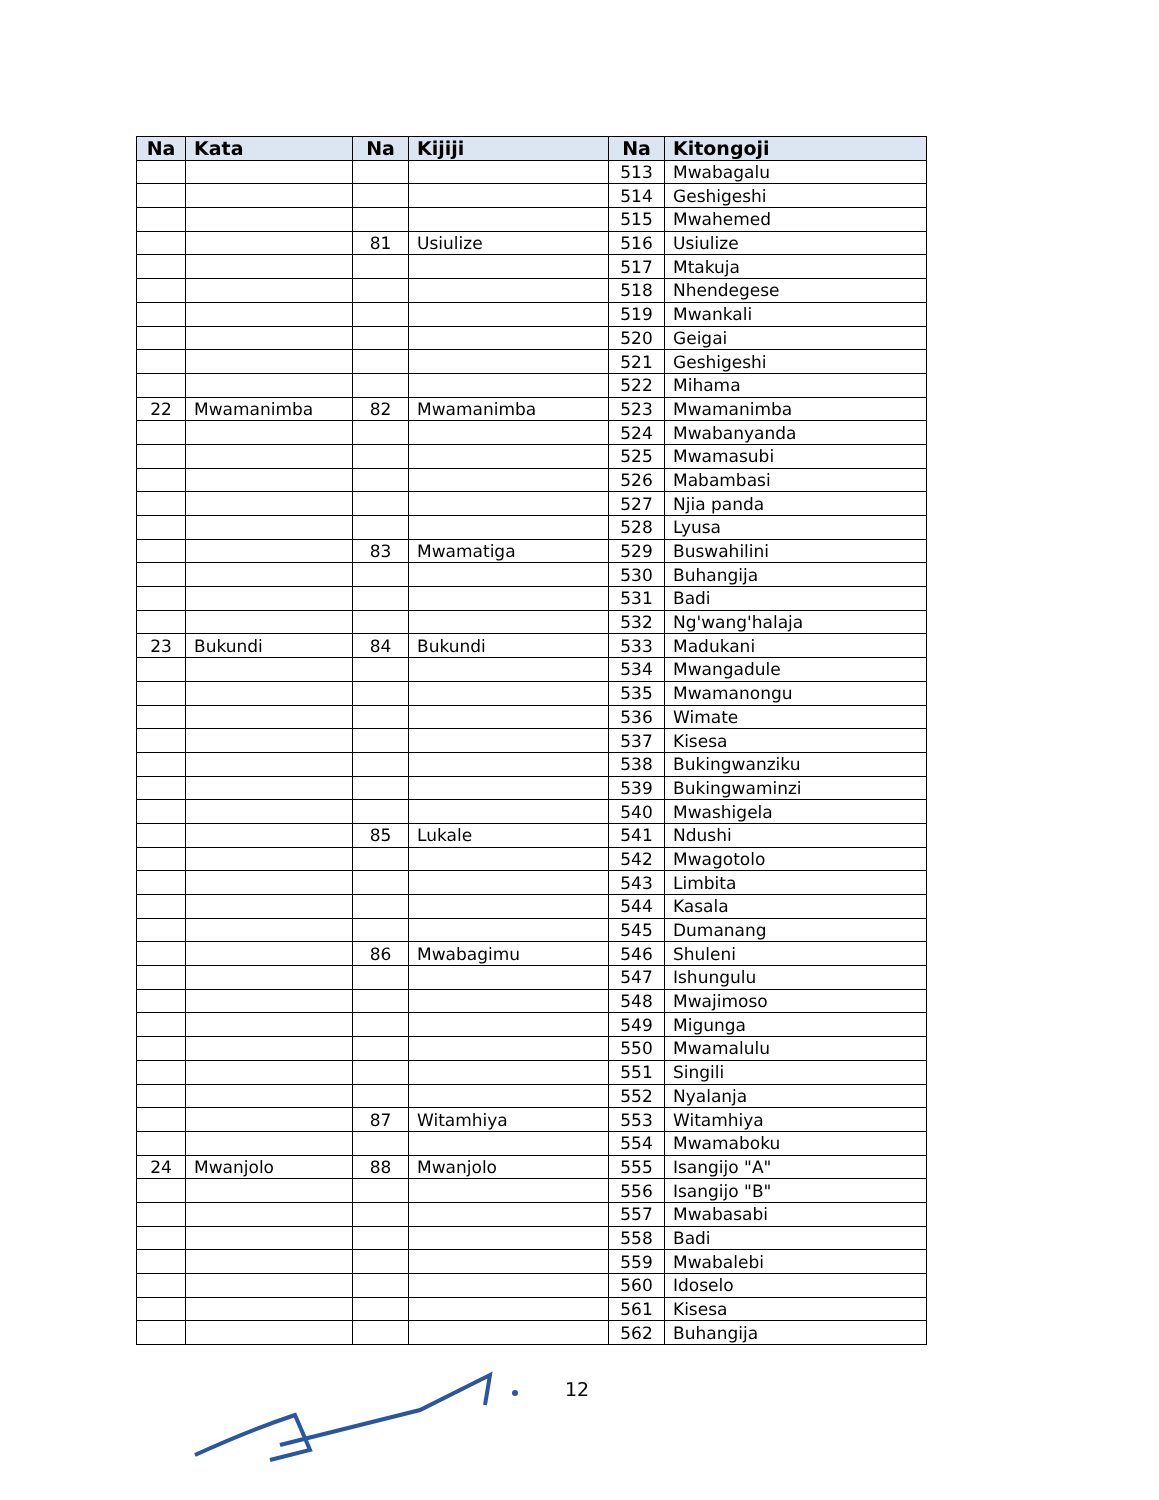| Na | Kata | Na | Kijiji | Na | Kitongoji |
| --- | --- | --- | --- | --- | --- |
| | | | | 513 | Mwabagalu |
| | | | | 514 | Geshigeshi |
| | | | | 515 | Mwahemed |
| | | 81 | Usiulize | 516 | Usiulize |
| | | | | 517 | Mtakuja |
| | | | | 518 | Nhendegese |
| | | | | 519 | Mwankali |
| | | | | 520 | Geigai |
| | | | | 521 | Geshigeshi |
| | | | | 522 | Mihama |
| 22 | Mwamanimba | 82 | Mwamanimba | 523 | Mwamanimba |
| | | | | 524 | Mwabanyanda |
| | | | | 525 | Mwamasubi |
| | | | | 526 | Mabambasi |
| | | | | 527 | Njia panda |
| | | | | 528 | Lyusa |
| | | 83 | Mwamatiga | 529 | Buswahilini |
| | | | | 530 | Buhangija |
| | | | | 531 | Badi |
| | | | | 532 | Ng'wang'halaja |
| 23 | Bukundi | 84 | Bukundi | 533 | Madukani |
| | | | | 534 | Mwangadule |
| | | | | 535 | Mwamanongu |
| | | | | 536 | Wimate |
| | | | | 537 | Kisesa |
| | | | | 538 | Bukingwanziku |
| | | | | 539 | Bukingwaminzi |
| | | | | 540 | Mwashigela |
| | | 85 | Lukale | 541 | Ndushi |
| | | | | 542 | Mwagotolo |
| | | | | 543 | Limbita |
| | | | | 544 | Kasala |
| | | | | 545 | Dumanang |
| | | 86 | Mwabagimu | 546 | Shuleni |
| | | | | 547 | Ishungulu |
| | | | | 548 | Mwajimoso |
| | | | | 549 | Migunga |
| | | | | 550 | Mwamalulu |
| | | | | 551 | Singili |
| | | | | 552 | Nyalanja |
| | | 87 | Witamhiya | 553 | Witamhiya |
| | | | | 554 | Mwamaboku |
| 24 | Mwanjolo | 88 | Mwanjolo | 555 | Isangijo "A" |
| | | | | 556 | Isangijo "B" |
| | | | | 557 | Mwabasabi |
| | | | | 558 | Badi |
| | | | | 559 | Mwabalebi |
| | | | | 560 | Idoselo |
| | | | | 561 | Kisesa |
| | | | | 562 | Buhangija |
12